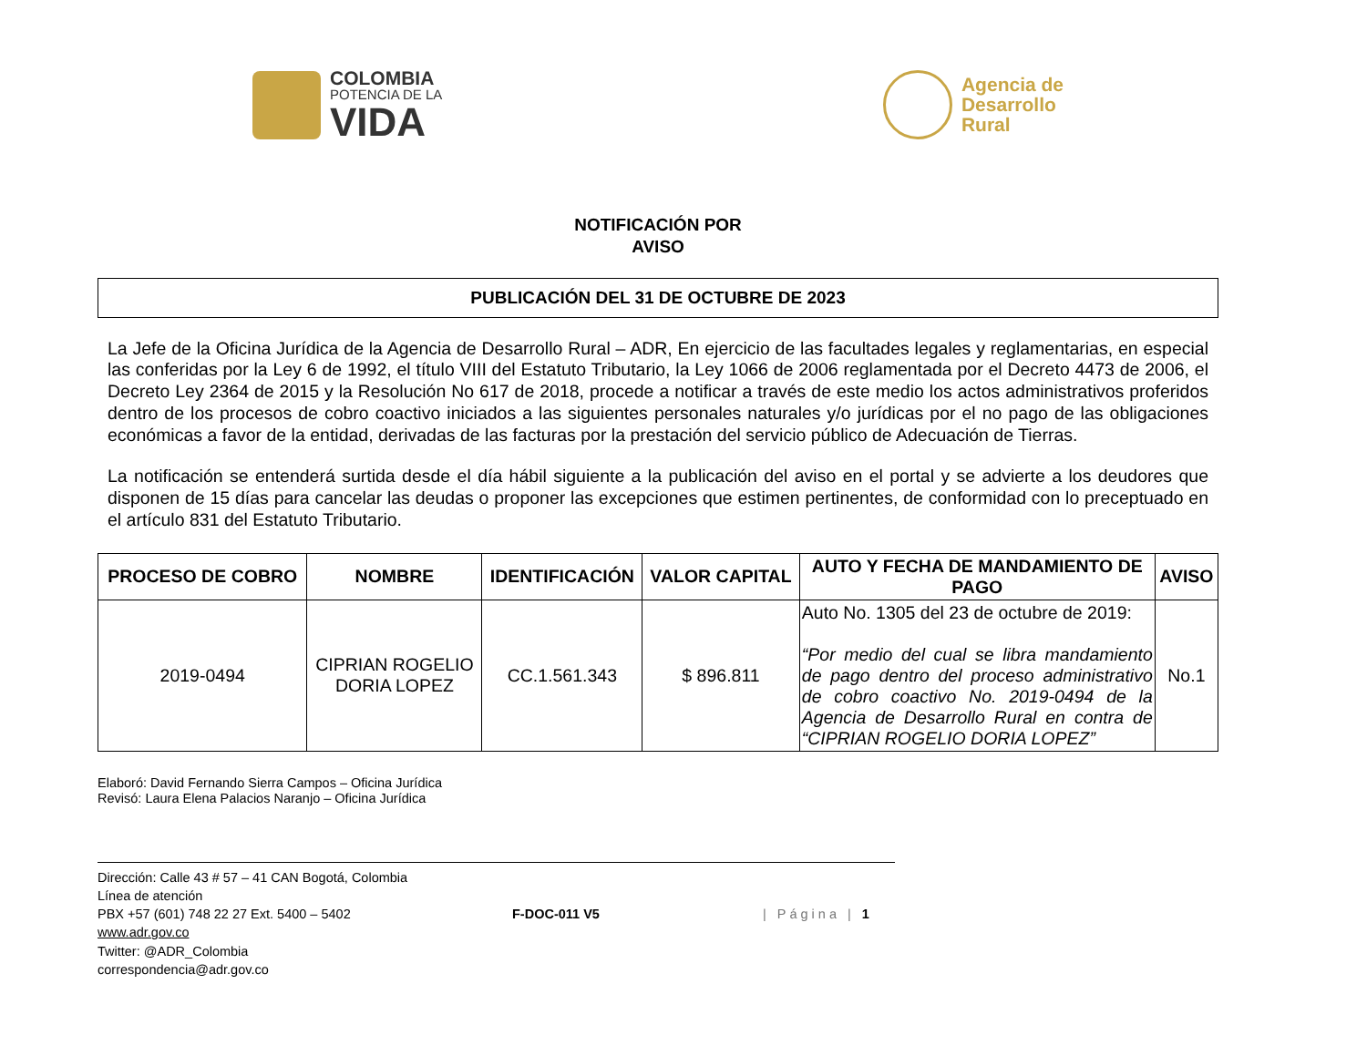COLOMBIA
POTENCIA DE LA
VIDA
Agencia de
Desarrollo
Rural
NOTIFICACIÓN POR
AVISO
PUBLICACIÓN DEL 31 DE OCTUBRE DE 2023
La Jefe de la Oficina Jurídica de la Agencia de Desarrollo Rural – ADR, En ejercicio de las facultades legales y reglamentarias, en especial las conferidas por la Ley 6 de 1992, el título VIII del Estatuto Tributario, la Ley 1066 de 2006 reglamentada por el Decreto 4473 de 2006, el Decreto Ley 2364 de 2015 y la Resolución No 617 de 2018, procede a notificar a través de este medio los actos administrativos proferidos dentro de los procesos de cobro coactivo iniciados a las siguientes personales naturales y/o jurídicas por el no pago de las obligaciones económicas a favor de la entidad, derivadas de las facturas por la prestación del servicio público de Adecuación de Tierras.
La notificación se entenderá surtida desde el día hábil siguiente a la publicación del aviso en el portal y se advierte a los deudores que disponen de 15 días para cancelar las deudas o proponer las excepciones que estimen pertinentes, de conformidad con lo preceptuado en el artículo 831 del Estatuto Tributario.
| PROCESO DE COBRO | NOMBRE | IDENTIFICACIÓN | VALOR CAPITAL | AUTO Y FECHA DE MANDAMIENTO DE PAGO | AVISO |
| --- | --- | --- | --- | --- | --- |
| 2019-0494 | CIPRIAN ROGELIO DORIA LOPEZ | CC.1.561.343 | $ 896.811 | Auto No. 1305 del 23 de octubre de 2019: “Por medio del cual se libra mandamiento de pago dentro del proceso administrativo de cobro coactivo No. 2019-0494 de la Agencia de Desarrollo Rural en contra de “CIPRIAN ROGELIO DORIA LOPEZ” | No.1 |
Elaboró: David Fernando Sierra Campos – Oficina Jurídica
Revisó: Laura Elena Palacios Naranjo – Oficina Jurídica
Dirección: Calle 43 # 57 – 41 CAN Bogotá, Colombia
Línea de atención
PBX +57 (601) 748 22 27 Ext. 5400 – 5402
www.adr.gov.co
Twitter: @ADR_Colombia
correspondencia@adr.gov.co
F-DOC-011 V5 | Página | 1